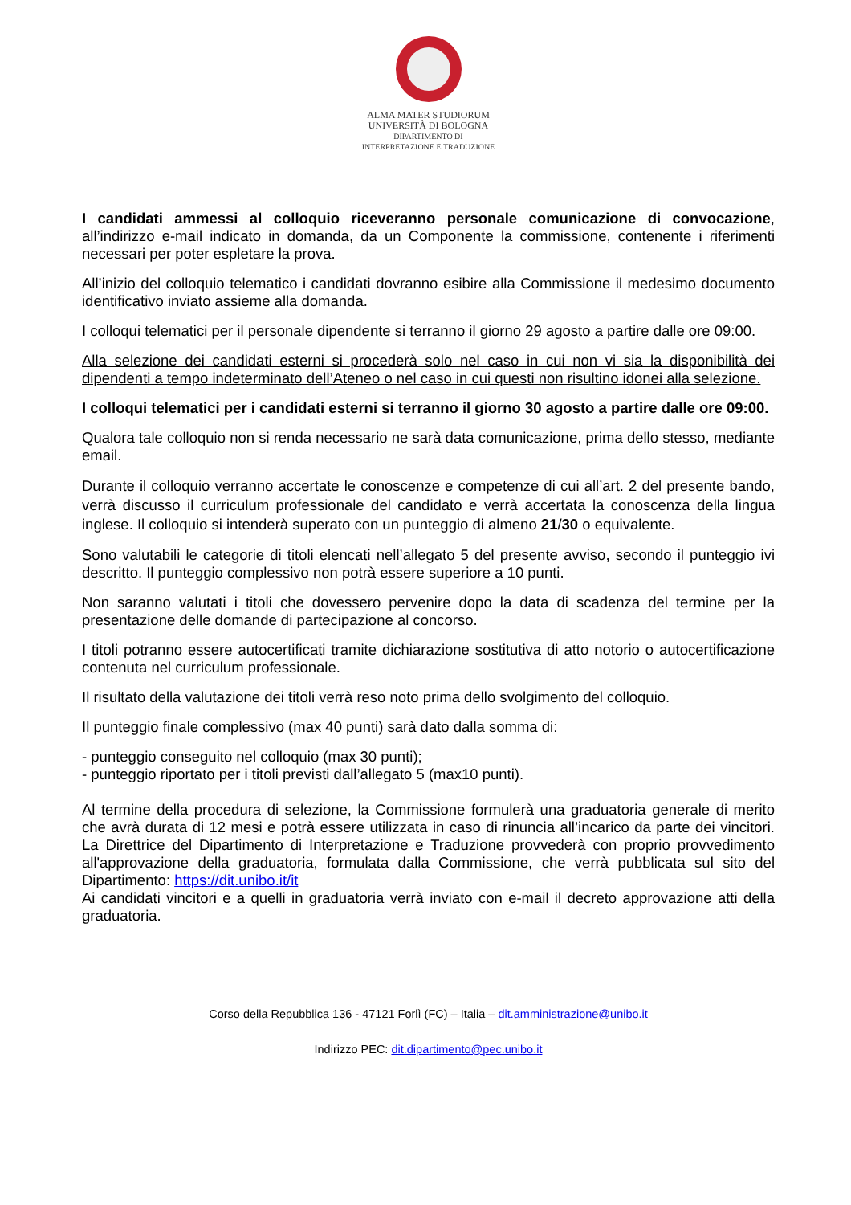ALMA MATER STUDIORUM
UNIVERSITÀ DI BOLOGNA
DIPARTIMENTO DI
INTERPRETAZIONE E TRADUZIONE
I candidati ammessi al colloquio riceveranno personale comunicazione di convocazione, all’indirizzo e-mail indicato in domanda, da un Componente la commissione, contenente i riferimenti necessari per poter espletare la prova.
All’inizio del colloquio telematico i candidati dovranno esibire alla Commissione il medesimo documento identificativo inviato assieme alla domanda.
I colloqui telematici per il personale dipendente si terranno il giorno 29 agosto a partire dalle ore 09:00.
Alla selezione dei candidati esterni si procederà solo nel caso in cui non vi sia la disponibilità dei dipendenti a tempo indeterminato dell’Ateneo o nel caso in cui questi non risultino idonei alla selezione.
I colloqui telematici per i candidati esterni si terranno il giorno 30 agosto a partire dalle ore 09:00.
Qualora tale colloquio non si renda necessario ne sarà data comunicazione, prima dello stesso, mediante email.
Durante il colloquio verranno accertate le conoscenze e competenze di cui all’art. 2 del presente bando, verrà discusso il curriculum professionale del candidato e verrà accertata la conoscenza della lingua inglese. Il colloquio si intenderà superato con un punteggio di almeno 21/30 o equivalente.
Sono valutabili le categorie di titoli elencati nell’allegato 5 del presente avviso, secondo il punteggio ivi descritto. Il punteggio complessivo non potrà essere superiore a 10 punti.
Non saranno valutati i titoli che dovessero pervenire dopo la data di scadenza del termine per la presentazione delle domande di partecipazione al concorso.
I titoli potranno essere autocertificati tramite dichiarazione sostitutiva di atto notorio o autocertificazione contenuta nel curriculum professionale.
Il risultato della valutazione dei titoli verrà reso noto prima dello svolgimento del colloquio.
Il punteggio finale complessivo (max 40 punti) sarà dato dalla somma di:
- punteggio conseguito nel colloquio (max 30 punti);
- punteggio riportato per i titoli previsti dall’allegato 5 (max10 punti).
Al termine della procedura di selezione, la Commissione formulerà una graduatoria generale di merito che avrà durata di 12 mesi e potrà essere utilizzata in caso di rinuncia all’incarico da parte dei vincitori. La Direttrice del Dipartimento di Interpretazione e Traduzione provvederà con proprio provvedimento all'approvazione della graduatoria, formulata dalla Commissione, che verrà pubblicata sul sito del Dipartimento: https://dit.unibo.it/it
Ai candidati vincitori e a quelli in graduatoria verrà inviato con e-mail il decreto approvazione atti della graduatoria.
Corso della Repubblica 136 - 47121 Forlì (FC) – Italia – dit.amministrazione@unibo.it
Indirizzo PEC: dit.dipartimento@pec.unibo.it